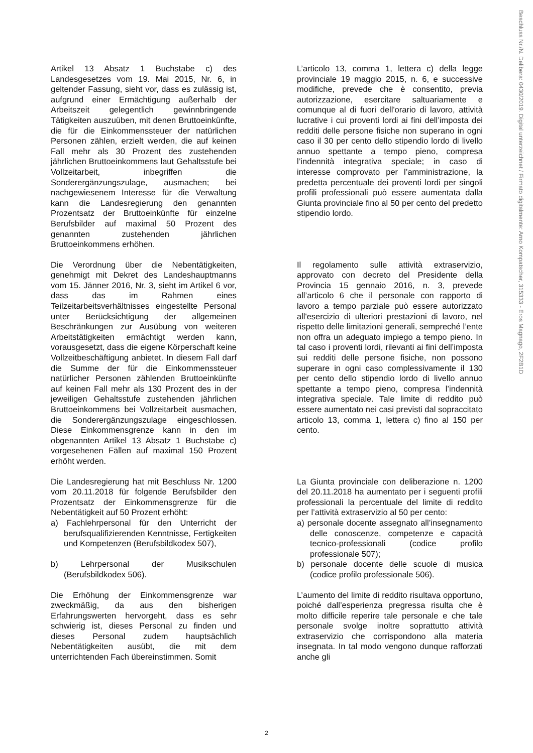Beschluss Nr./N. Delibera: 0430/2019. Digital unterzeichnet / Firmato digitalmente: Arno Kompatscher, 315333 - Eros Magnago, 2F2B1D
Artikel 13 Absatz 1 Buchstabe c) des Landesgesetzes vom 19. Mai 2015, Nr. 6, in geltender Fassung, sieht vor, dass es zulässig ist, aufgrund einer Ermächtigung außerhalb der Arbeitszeit gelegentlich gewinnbringende Tätigkeiten auszuüben, mit denen Bruttoeinkünfte, die für die Einkommenssteuer der natürlichen Personen zählen, erzielt werden, die auf keinen Fall mehr als 30 Prozent des zustehenden jährlichen Bruttoeinkommens laut Gehaltsstufe bei Vollzeitarbeit, inbegriffen die Sonderergänzungszulage, ausmachen; bei nachgewiesenem Interesse für die Verwaltung kann die Landesregierung den genannten Prozentsatz der Bruttoeinkünfte für einzelne Berufsbilder auf maximal 50 Prozent des genannten zustehenden jährlichen Bruttoeinkommens erhöhen.
L’articolo 13, comma 1, lettera c) della legge provinciale 19 maggio 2015, n. 6, e successive modifiche, prevede che è consentito, previa autorizzazione, esercitare saltuariamente e comunque al di fuori dell'orario di lavoro, attività lucrative i cui proventi lordi ai fini dell’imposta dei redditi delle persone fisiche non superano in ogni caso il 30 per cento dello stipendio lordo di livello annuo spettante a tempo pieno, compresa l’indennità integrativa speciale; in caso di interesse comprovato per l’amministrazione, la predetta percentuale dei proventi lordi per singoli profili professionali può essere aumentata dalla Giunta provinciale fino al 50 per cento del predetto stipendio lordo.
Die Verordnung über die Nebentätigkeiten, genehmigt mit Dekret des Landeshauptmanns vom 15. Jänner 2016, Nr. 3, sieht im Artikel 6 vor, dass das im Rahmen eines Teilzeitarbeitsverhältnisses eingestellte Personal unter Berücksichtigung der allgemeinen Beschränkungen zur Ausübung von weiteren Arbeitstätigkeiten ermächtigt werden kann, vorausgesetzt, dass die eigene Körperschaft keine Vollzeitbeschäftigung anbietet. In diesem Fall darf die Summe der für die Einkommenssteuer natürlicher Personen zählenden Bruttoeinkünfte auf keinen Fall mehr als 130 Prozent des in der jeweiligen Gehaltsstufe zustehenden jährlichen Bruttoeinkommens bei Vollzeitarbeit ausmachen, die Sonderergänzungszulage eingeschlossen. Diese Einkommensgrenze kann in den im obgenannten Artikel 13 Absatz 1 Buchstabe c) vorgesehenen Fällen auf maximal 150 Prozent erhöht werden.
Il regolamento sulle attività extraservizio, approvato con decreto del Presidente della Provincia 15 gennaio 2016, n. 3, prevede all’articolo 6 che il personale con rapporto di lavoro a tempo parziale può essere autorizzato all'esercizio di ulteriori prestazioni di lavoro, nel rispetto delle limitazioni generali, sempreché l’ente non offra un adeguato impiego a tempo pieno. In tal caso i proventi lordi, rilevanti ai fini dell’imposta sui redditi delle persone fisiche, non possono superare in ogni caso complessivamente il 130 per cento dello stipendio lordo di livello annuo spettante a tempo pieno, compresa l’indennità integrativa speciale. Tale limite di reddito può essere aumentato nei casi previsti dal sopraccitato articolo 13, comma 1, lettera c) fino al 150 per cento.
Die Landesregierung hat mit Beschluss Nr. 1200 vom 20.11.2018 für folgende Berufsbilder den Prozentsatz der Einkommensgrenze für die Nebentätigkeit auf 50 Prozent erhöht:
a) Fachlehrpersonal für den Unterricht der berufsqualifizierenden Kenntnisse, Fertigkeiten und Kompetenzen (Berufsbildkodex 507),
b) Lehrpersonal der Musikschulen (Berufsbildkodex 506).
La Giunta provinciale con deliberazione n. 1200 del 20.11.2018 ha aumentato per i seguenti profili professionali la percentuale del limite di reddito per l’attività extraservizio al 50 per cento:
a) personale docente assegnato all’insegnamento delle conoscenze, competenze e capacità tecnico-professionali (codice profilo professionale 507);
b) personale docente delle scuole di musica (codice profilo professionale 506).
Die Erhöhung der Einkommensgrenze war zweckmäßig, da aus den bisherigen Erfahrungswerten hervorgeht, dass es sehr schwierig ist, dieses Personal zu finden und dieses Personal zudem hauptsächlich Nebentätigkeiten ausübt, die mit dem unterrichtenden Fach übereinstimmen. Somit
L’aumento del limite di reddito risultava opportuno, poiché dall’esperienza pregressa risulta che è molto difficile reperire tale personale e che tale personale svolge inoltre soprattutto attività extraservizio che corrispondono alla materia insegnata. In tal modo vengono dunque rafforzati anche gli
2